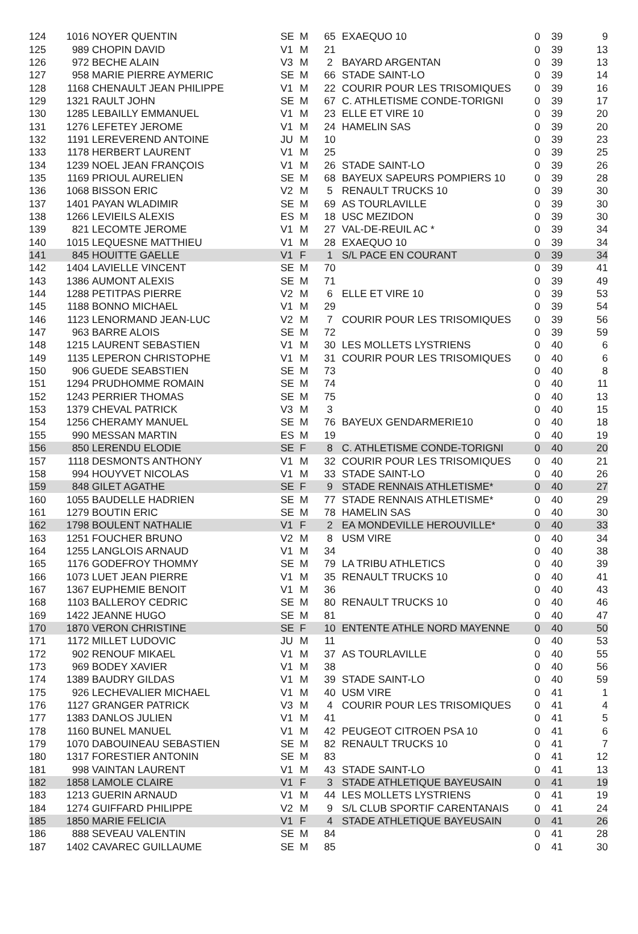| 124 | 1016 | NOYER QUENTIN | SE | M | 65 | EXAEQUO 10 | 0 | 39 | 9 |
| 125 | 989 | CHOPIN DAVID | V1 | M | 21 | | 0 | 39 | 13 |
| 126 | 972 | BECHE ALAIN | V3 | M | 2 | BAYARD ARGENTAN | 0 | 39 | 13 |
| 127 | 958 | MARIE PIERRE AYMERIC | SE | M | 66 | STADE SAINT-LO | 0 | 39 | 14 |
| 128 | 1168 | CHENAULT JEAN PHILIPPE | V1 | M | 22 | COURIR POUR LES TRISOMIQUES | 0 | 39 | 16 |
| 129 | 1321 | RAULT JOHN | SE | M | 67 | C. ATHLETISME CONDE-TORIGNI | 0 | 39 | 17 |
| 130 | 1285 | LEBAILLY EMMANUEL | V1 | M | 23 | ELLE ET VIRE 10 | 0 | 39 | 20 |
| 131 | 1276 | LEFETEY JEROME | V1 | M | 24 | HAMELIN SAS | 0 | 39 | 20 |
| 132 | 1191 | LEREVEREND ANTOINE | JU | M | 10 | | 0 | 39 | 23 |
| 133 | 1178 | HERBERT LAURENT | V1 | M | 25 | | 0 | 39 | 25 |
| 134 | 1239 | NOEL JEAN FRANÇOIS | V1 | M | 26 | STADE SAINT-LO | 0 | 39 | 26 |
| 135 | 1169 | PRIOUL AURELIEN | SE | M | 68 | BAYEUX SAPEURS POMPIERS 10 | 0 | 39 | 28 |
| 136 | 1068 | BISSON ERIC | V2 | M | 5 | RENAULT TRUCKS 10 | 0 | 39 | 30 |
| 137 | 1401 | PAYAN WLADIMIR | SE | M | 69 | AS TOURLAVILLE | 0 | 39 | 30 |
| 138 | 1266 | LEVIEILS ALEXIS | ES | M | 18 | USC MEZIDON | 0 | 39 | 30 |
| 139 | 821 | LECOMTE JEROME | V1 | M | 27 | VAL-DE-REUIL AC * | 0 | 39 | 34 |
| 140 | 1015 | LEQUESNE MATTHIEU | V1 | M | 28 | EXAEQUO 10 | 0 | 39 | 34 |
| 141 | 845 | HOUITTE GAELLE | V1 | F | 1 | S/L PACE EN COURANT | 0 | 39 | 34 |
| 142 | 1404 | LAVIELLE VINCENT | SE | M | 70 | | 0 | 39 | 41 |
| 143 | 1386 | AUMONT ALEXIS | SE | M | 71 | | 0 | 39 | 49 |
| 144 | 1288 | PETITPAS PIERRE | V2 | M | 6 | ELLE ET VIRE 10 | 0 | 39 | 53 |
| 145 | 1188 | BONNO MICHAEL | V1 | M | 29 | | 0 | 39 | 54 |
| 146 | 1123 | LENORMAND JEAN-LUC | V2 | M | 7 | COURIR POUR LES TRISOMIQUES | 0 | 39 | 56 |
| 147 | 963 | BARRE ALOIS | SE | M | 72 | | 0 | 39 | 59 |
| 148 | 1215 | LAURENT SEBASTIEN | V1 | M | 30 | LES MOLLETS LYSTRIENS | 0 | 40 | 6 |
| 149 | 1135 | LEPERON CHRISTOPHE | V1 | M | 31 | COURIR POUR LES TRISOMIQUES | 0 | 40 | 6 |
| 150 | 906 | GUEDE SEABSTIEN | SE | M | 73 | | 0 | 40 | 8 |
| 151 | 1294 | PRUDHOMME ROMAIN | SE | M | 74 | | 0 | 40 | 11 |
| 152 | 1243 | PERRIER THOMAS | SE | M | 75 | | 0 | 40 | 13 |
| 153 | 1379 | CHEVAL PATRICK | V3 | M | 3 | | 0 | 40 | 15 |
| 154 | 1256 | CHERAMY MANUEL | SE | M | 76 | BAYEUX GENDARMERIE10 | 0 | 40 | 18 |
| 155 | 990 | MESSAN MARTIN | ES | M | 19 | | 0 | 40 | 19 |
| 156 | 850 | LERENDU ELODIE | SE | F | 8 | C. ATHLETISME CONDE-TORIGNI | 0 | 40 | 20 |
| 157 | 1118 | DESMONTS ANTHONY | V1 | M | 32 | COURIR POUR LES TRISOMIQUES | 0 | 40 | 21 |
| 158 | 994 | HOUYVET NICOLAS | V1 | M | 33 | STADE SAINT-LO | 0 | 40 | 26 |
| 159 | 848 | GILET AGATHE | SE | F | 9 | STADE RENNAIS ATHLETISME* | 0 | 40 | 27 |
| 160 | 1055 | BAUDELLE HADRIEN | SE | M | 77 | STADE RENNAIS ATHLETISME* | 0 | 40 | 29 |
| 161 | 1279 | BOUTIN ERIC | SE | M | 78 | HAMELIN SAS | 0 | 40 | 30 |
| 162 | 1798 | BOULENT NATHALIE | V1 | F | 2 | EA MONDEVILLE HEROUVILLE* | 0 | 40 | 33 |
| 163 | 1251 | FOUCHER BRUNO | V2 | M | 8 | USM VIRE | 0 | 40 | 34 |
| 164 | 1255 | LANGLOIS ARNAUD | V1 | M | 34 | | 0 | 40 | 38 |
| 165 | 1176 | GODEFROY THOMMY | SE | M | 79 | LA TRIBU ATHLETICS | 0 | 40 | 39 |
| 166 | 1073 | LUET JEAN PIERRE | V1 | M | 35 | RENAULT TRUCKS 10 | 0 | 40 | 41 |
| 167 | 1367 | EUPHEMIE BENOIT | V1 | M | 36 | | 0 | 40 | 43 |
| 168 | 1103 | BALLEROY CEDRIC | SE | M | 80 | RENAULT TRUCKS 10 | 0 | 40 | 46 |
| 169 | 1422 | JEANNE HUGO | SE | M | 81 | | 0 | 40 | 47 |
| 170 | 1870 | VERON CHRISTINE | SE | F | 10 | ENTENTE ATHLE NORD MAYENNE | 0 | 40 | 50 |
| 171 | 1172 | MILLET LUDOVIC | JU | M | 11 | | 0 | 40 | 53 |
| 172 | 902 | RENOUF MIKAEL | V1 | M | 37 | AS TOURLAVILLE | 0 | 40 | 55 |
| 173 | 969 | BODEY XAVIER | V1 | M | 38 | | 0 | 40 | 56 |
| 174 | 1389 | BAUDRY GILDAS | V1 | M | 39 | STADE SAINT-LO | 0 | 40 | 59 |
| 175 | 926 | LECHEVALIER MICHAEL | V1 | M | 40 | USM VIRE | 0 | 41 | 1 |
| 176 | 1127 | GRANGER PATRICK | V3 | M | 4 | COURIR POUR LES TRISOMIQUES | 0 | 41 | 4 |
| 177 | 1383 | DANLOS JULIEN | V1 | M | 41 | | 0 | 41 | 5 |
| 178 | 1160 | BUNEL MANUEL | V1 | M | 42 | PEUGEOT CITROEN PSA 10 | 0 | 41 | 6 |
| 179 | 1070 | DABOUINEAU SEBASTIEN | SE | M | 82 | RENAULT TRUCKS 10 | 0 | 41 | 7 |
| 180 | 1317 | FORESTIER ANTONIN | SE | M | 83 | | 0 | 41 | 12 |
| 181 | 998 | VAINTAN LAURENT | V1 | M | 43 | STADE SAINT-LO | 0 | 41 | 13 |
| 182 | 1858 | LAMOLE CLAIRE | V1 | F | 3 | STADE ATHLETIQUE BAYEUSAIN | 0 | 41 | 19 |
| 183 | 1213 | GUERIN ARNAUD | V1 | M | 44 | LES MOLLETS LYSTRIENS | 0 | 41 | 19 |
| 184 | 1274 | GUIFFARD PHILIPPE | V2 | M | 9 | S/L CLUB SPORTIF CARENTANAIS | 0 | 41 | 24 |
| 185 | 1850 | MARIE FELICIA | V1 | F | 4 | STADE ATHLETIQUE BAYEUSAIN | 0 | 41 | 26 |
| 186 | 888 | SEVEAU VALENTIN | SE | M | 84 | | 0 | 41 | 28 |
| 187 | 1402 | CAVAREC GUILLAUME | SE | M | 85 | | 0 | 41 | 30 |